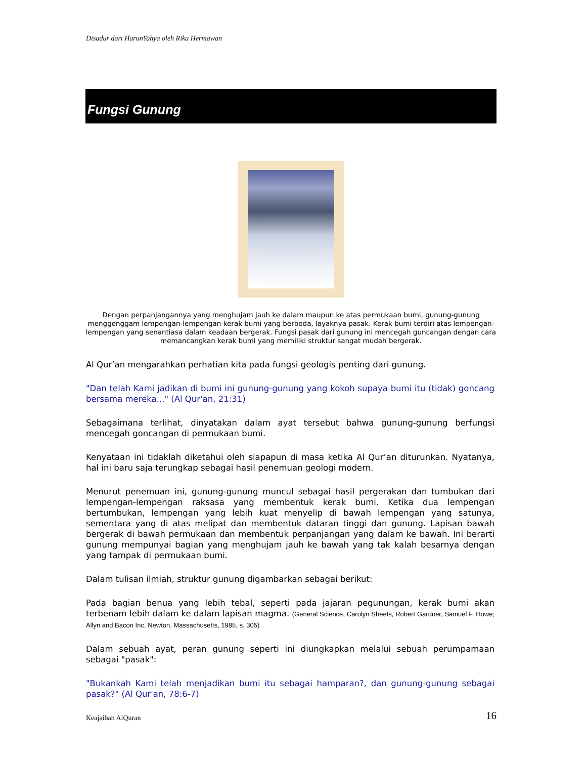Disadur dari HarunYahya oleh Rika Hermawan
Fungsi Gunung
Dengan perpanjangannya yang menghujam jauh ke dalam maupun ke atas permukaan bumi, gunung-gunung menggenggam lempengan-lempengan kerak bumi yang berbeda, layaknya pasak. Kerak bumi terdiri atas lempengan-lempengan yang senantiasa dalam keadaan bergerak. Fungsi pasak dari gunung ini mencegah guncangan dengan cara memancangkan kerak bumi yang memiliki struktur sangat mudah bergerak.
Al Qur’an mengarahkan perhatian kita pada fungsi geologis penting dari gunung.
"Dan telah Kami jadikan di bumi ini gunung-gunung yang kokoh supaya bumi itu (tidak) goncang bersama mereka..." (Al Qur'an, 21:31)
Sebagaimana terlihat, dinyatakan dalam ayat tersebut bahwa gunung-gunung berfungsi mencegah goncangan di permukaan bumi.
Kenyataan ini tidaklah diketahui oleh siapapun di masa ketika Al Qur’an diturunkan. Nyatanya, hal ini baru saja terungkap sebagai hasil penemuan geologi modern.
Menurut penemuan ini, gunung-gunung muncul sebagai hasil pergerakan dan tumbukan dari lempengan-lempengan raksasa yang membentuk kerak bumi. Ketika dua lempengan bertumbukan, lempengan yang lebih kuat menyelip di bawah lempengan yang satunya, sementara yang di atas melipat dan membentuk dataran tinggi dan gunung. Lapisan bawah bergerak di bawah permukaan dan membentuk perpanjangan yang dalam ke bawah. Ini berarti gunung mempunyai bagian yang menghujam jauh ke bawah yang tak kalah besarnya dengan yang tampak di permukaan bumi.
Dalam tulisan ilmiah, struktur gunung digambarkan sebagai berikut:
Pada bagian benua yang lebih tebal, seperti pada jajaran pegunungan, kerak bumi akan terbenam lebih dalam ke dalam lapisan magma. (General Science, Carolyn Sheets, Robert Gardner, Samuel F. Howe; Allyn and Bacon Inc. Newton, Massachusetts, 1985, s. 305)
Dalam sebuah ayat, peran gunung seperti ini diungkapkan melalui sebuah perumpamaan sebagai "pasak":
"Bukankah Kami telah menjadikan bumi itu sebagai hamparan?, dan gunung-gunung sebagai pasak?" (Al Qur'an, 78:6-7)
Keajaiban AlQuran 16